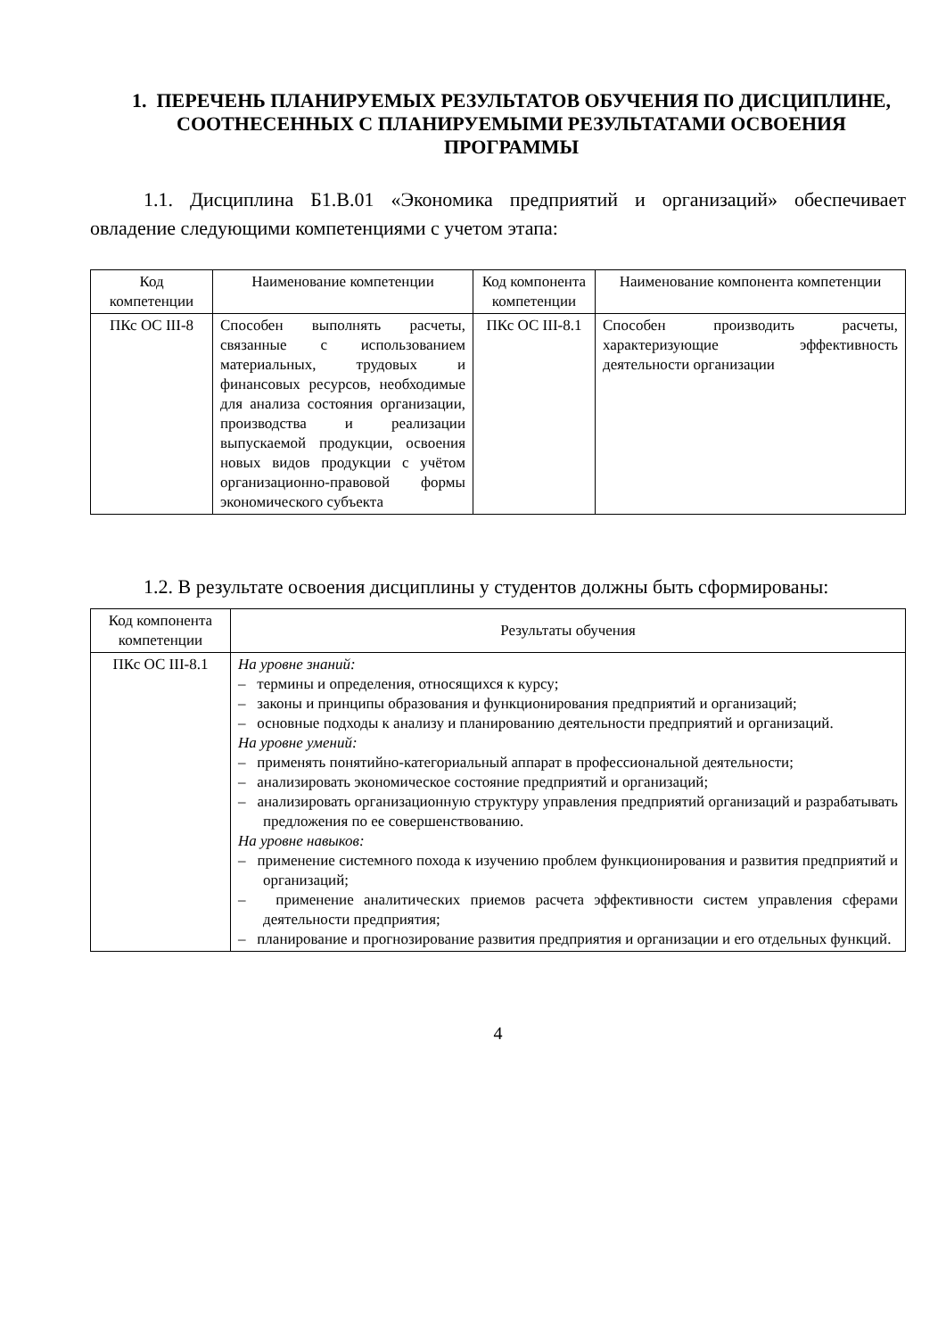1. ПЕРЕЧЕНЬ ПЛАНИРУЕМЫХ РЕЗУЛЬТАТОВ ОБУЧЕНИЯ ПО ДИСЦИПЛИНЕ, СООТНЕСЕННЫХ С ПЛАНИРУЕМЫМИ РЕЗУЛЬТАТАМИ ОСВОЕНИЯ ПРОГРАММЫ
1.1. Дисциплина Б1.В.01 «Экономика предприятий и организаций» обеспечивает овладение следующими компетенциями с учетом этапа:
| Код компетенции | Наименование компетенции | Код компонента компетенции | Наименование компонента компетенции |
| --- | --- | --- | --- |
| ПКс ОС III-8 | Способен выполнять расчеты, связанные с использованием материальных, трудовых и финансовых ресурсов, необходимые для анализа состояния организации, производства и реализации выпускаемой продукции, освоения новых видов продукции с учётом организационно-правовой формы экономического субъекта | ПКс ОС III-8.1 | Способен производить расчеты, характеризующие эффективность деятельности организации |
1.2. В результате освоения дисциплины у студентов должны быть сформированы:
| Код компонента компетенции | Результаты обучения |
| --- | --- |
| ПКс ОС III-8.1 | На уровне знаний: – термины и определения, относящихся к курсу; – законы и принципы образования и функционирования предприятий и организаций; – основные подходы к анализу и планированию деятельности предприятий и организаций. На уровне умений: – применять понятийно-категориальный аппарат в профессиональной деятельности; – анализировать экономическое состояние предприятий и организаций; – анализировать организационную структуру управления предприятий организаций и разрабатывать предложения по ее совершенствованию. На уровне навыков: – применение системного похода к изучению проблем функционирования и развития предприятий и организаций; – применение аналитических приемов расчета эффективности систем управления сферами деятельности предприятия; – планирование и прогнозирование развития предприятия и организации и его отдельных функций. |
4